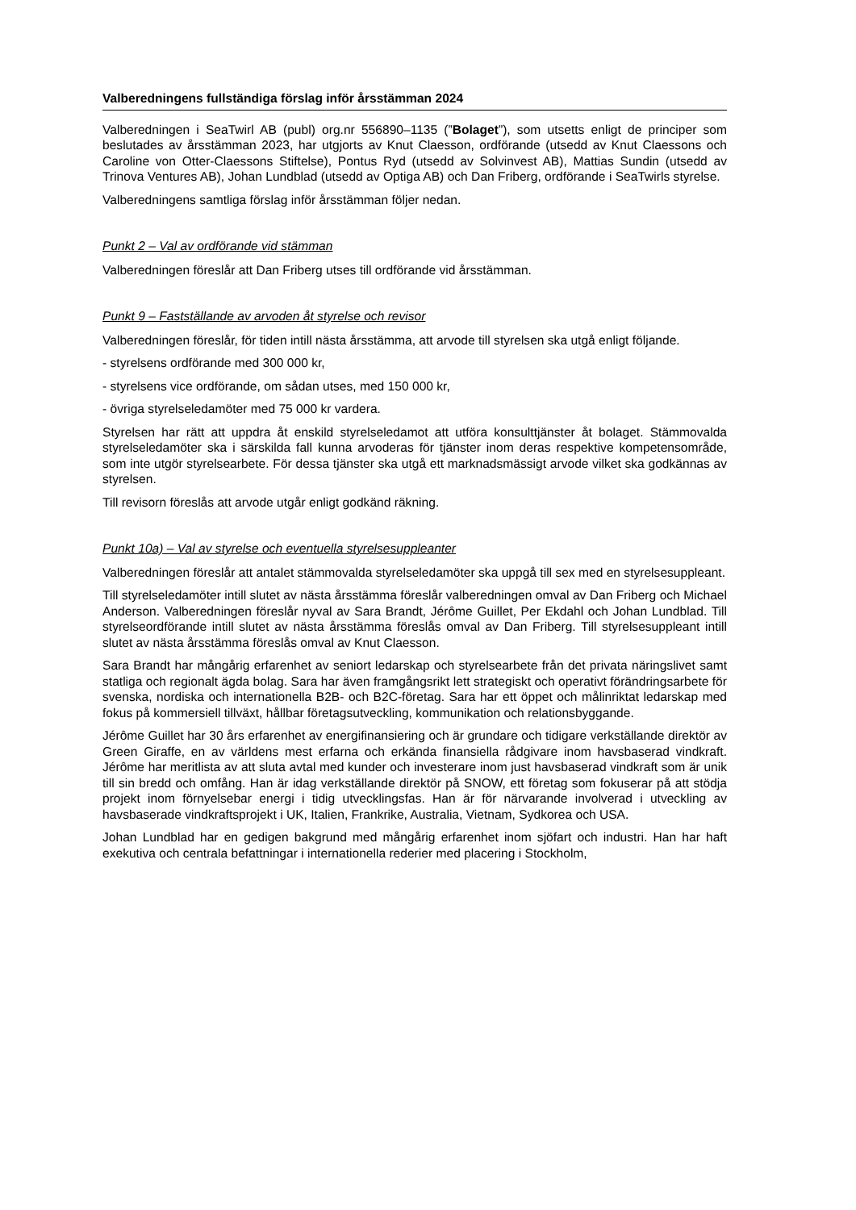Valberedningens fullständiga förslag inför årsstämman 2024
Valberedningen i SeaTwirl AB (publ) org.nr 556890–1135 (”Bolaget”), som utsetts enligt de principer som beslutades av årsstämman 2023, har utgjorts av Knut Claesson, ordförande (utsedd av Knut Claessons och Caroline von Otter-Claessons Stiftelse), Pontus Ryd (utsedd av Solvinvest AB), Mattias Sundin (utsedd av Trinova Ventures AB), Johan Lundblad (utsedd av Optiga AB) och Dan Friberg, ordförande i SeaTwirls styrelse.
Valberedningens samtliga förslag inför årsstämman följer nedan.
Punkt 2 – Val av ordförande vid stämman
Valberedningen föreslår att Dan Friberg utses till ordförande vid årsstämman.
Punkt 9 – Fastställande av arvoden åt styrelse och revisor
Valberedningen föreslår, för tiden intill nästa årsstämma, att arvode till styrelsen ska utgå enligt följande.
- styrelsens ordförande med 300 000 kr,
- styrelsens vice ordförande, om sådan utses, med 150 000 kr,
- övriga styrelseledamöter med 75 000 kr vardera.
Styrelsen har rätt att uppdra åt enskild styrelseledamot att utföra konsulttjänster åt bolaget. Stämmovalda styrelseledamöter ska i särskilda fall kunna arvoderas för tjänster inom deras respektive kompetensområde, som inte utgör styrelsearbete. För dessa tjänster ska utgå ett marknadsmässigt arvode vilket ska godkännas av styrelsen.
Till revisorn föreslås att arvode utgår enligt godkänd räkning.
Punkt 10a) – Val av styrelse och eventuella styrelsesuppleanter
Valberedningen föreslår att antalet stämmovalda styrelseledamöter ska uppgå till sex med en styrelsesuppleant.
Till styrelseledamöter intill slutet av nästa årsstämma föreslår valberedningen omval av Dan Friberg och Michael Anderson. Valberedningen föreslår nyval av Sara Brandt, Jérôme Guillet, Per Ekdahl och Johan Lundblad. Till styrelseordförande intill slutet av nästa årsstämma föreslås omval av Dan Friberg. Till styrelsesuppleant intill slutet av nästa årsstämma föreslås omval av Knut Claesson.
Sara Brandt har mångårig erfarenhet av seniort ledarskap och styrelsearbete från det privata näringslivet samt statliga och regionalt ägda bolag. Sara har även framgångsrikt lett strategiskt och operativt förändringsarbete för svenska, nordiska och internationella B2B- och B2C-företag. Sara har ett öppet och målinriktat ledarskap med fokus på kommersiell tillväxt, hållbar företagsutveckling, kommunikation och relationsbyggande.
Jérôme Guillet har 30 års erfarenhet av energifinansiering och är grundare och tidigare verkställande direktör av Green Giraffe, en av världens mest erfarna och erkända finansiella rådgivare inom havsbaserad vindkraft. Jérôme har meritlista av att sluta avtal med kunder och investerare inom just havsbaserad vindkraft som är unik till sin bredd och omfång. Han är idag verkställande direktör på SNOW, ett företag som fokuserar på att stödja projekt inom förnyelsebar energi i tidig utvecklingsfas. Han är för närvarande involverad i utveckling av havsbaserade vindkraftsprojekt i UK, Italien, Frankrike, Australia, Vietnam, Sydkorea och USA.
Johan Lundblad har en gedigen bakgrund med mångårig erfarenhet inom sjöfart och industri. Han har haft exekutiva och centrala befattningar i internationella rederier med placering i Stockholm,